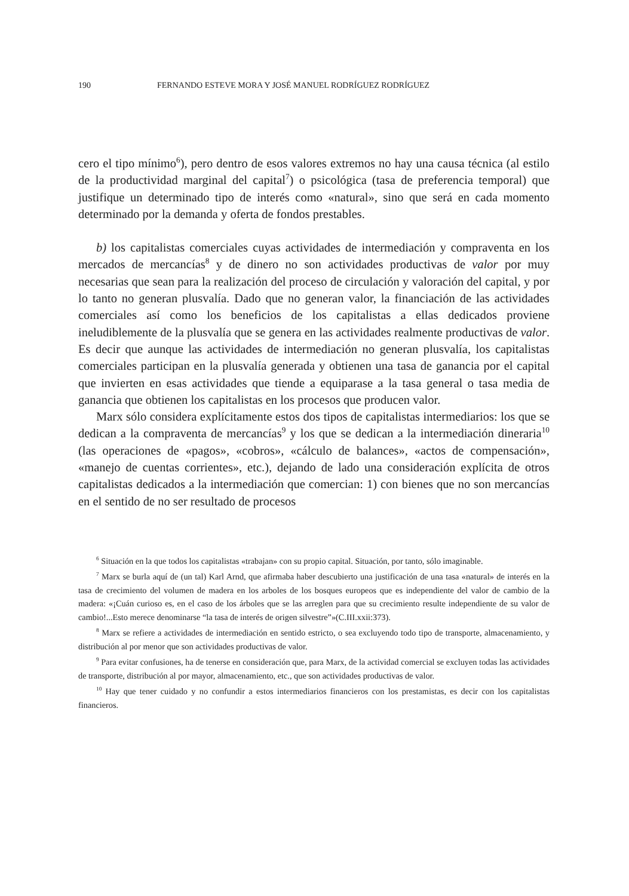190 FERNANDO ESTEVE MORA Y JOSÉ MANUEL RODRÍGUEZ RODRÍGUEZ
cero el tipo mínimo<sup>6</sup>), pero dentro de esos valores extremos no hay una causa técnica (al estilo de la productividad marginal del capital<sup>7</sup>) o psicológica (tasa de preferencia temporal) que justifique un determinado tipo de interés como «natural», sino que será en cada momento determinado por la demanda y oferta de fondos prestables.
b) los capitalistas comerciales cuyas actividades de intermediación y compraventa en los mercados de mercancías<sup>8</sup> y de dinero no son actividades productivas de valor por muy necesarias que sean para la realización del proceso de circulación y valoración del capital, y por lo tanto no generan plusvalía. Dado que no generan valor, la financiación de las actividades comerciales así como los beneficios de los capitalistas a ellas dedicados proviene ineludiblemente de la plusvalía que se genera en las actividades realmente productivas de valor. Es decir que aunque las actividades de intermediación no generan plusvalía, los capitalistas comerciales participan en la plusvalía generada y obtienen una tasa de ganancia por el capital que invierten en esas actividades que tiende a equiparase a la tasa general o tasa media de ganancia que obtienen los capitalistas en los procesos que producen valor.
Marx sólo considera explícitamente estos dos tipos de capitalistas intermediarios: los que se dedican a la compraventa de mercancías<sup>9</sup> y los que se dedican a la intermediación dineraria<sup>10</sup> (las operaciones de «pagos», «cobros», «cálculo de balances», «actos de compensación», «manejo de cuentas corrientes», etc.), dejando de lado una consideración explícita de otros capitalistas dedicados a la intermediación que comercian: 1) con bienes que no son mercancías en el sentido de no ser resultado de procesos
<sup>6</sup> Situación en la que todos los capitalistas «trabajan» con su propio capital. Situación, por tanto, sólo imaginable.
<sup>7</sup> Marx se burla aquí de (un tal) Karl Arnd, que afirmaba haber descubierto una justificación de una tasa «natural» de interés en la tasa de crecimiento del volumen de madera en los arboles de los bosques europeos que es independiente del valor de cambio de la madera: «¡Cuán curioso es, en el caso de los árboles que se las arreglen para que su crecimiento resulte independiente de su valor de cambio!...Esto merece denominarse “la tasa de interés de origen silvestre”»(C.III.xxii:373).
<sup>8</sup> Marx se refiere a actividades de intermediación en sentido estricto, o sea excluyendo todo tipo de transporte, almacenamiento, y distribución al por menor que son actividades productivas de valor.
<sup>9</sup> Para evitar confusiones, ha de tenerse en consideración que, para Marx, de la actividad comercial se excluyen todas las actividades de transporte, distribución al por mayor, almacenamiento, etc., que son actividades productivas de valor.
<sup>10</sup> Hay que tener cuidado y no confundir a estos intermediarios financieros con los prestamistas, es decir con los capitalistas financieros.